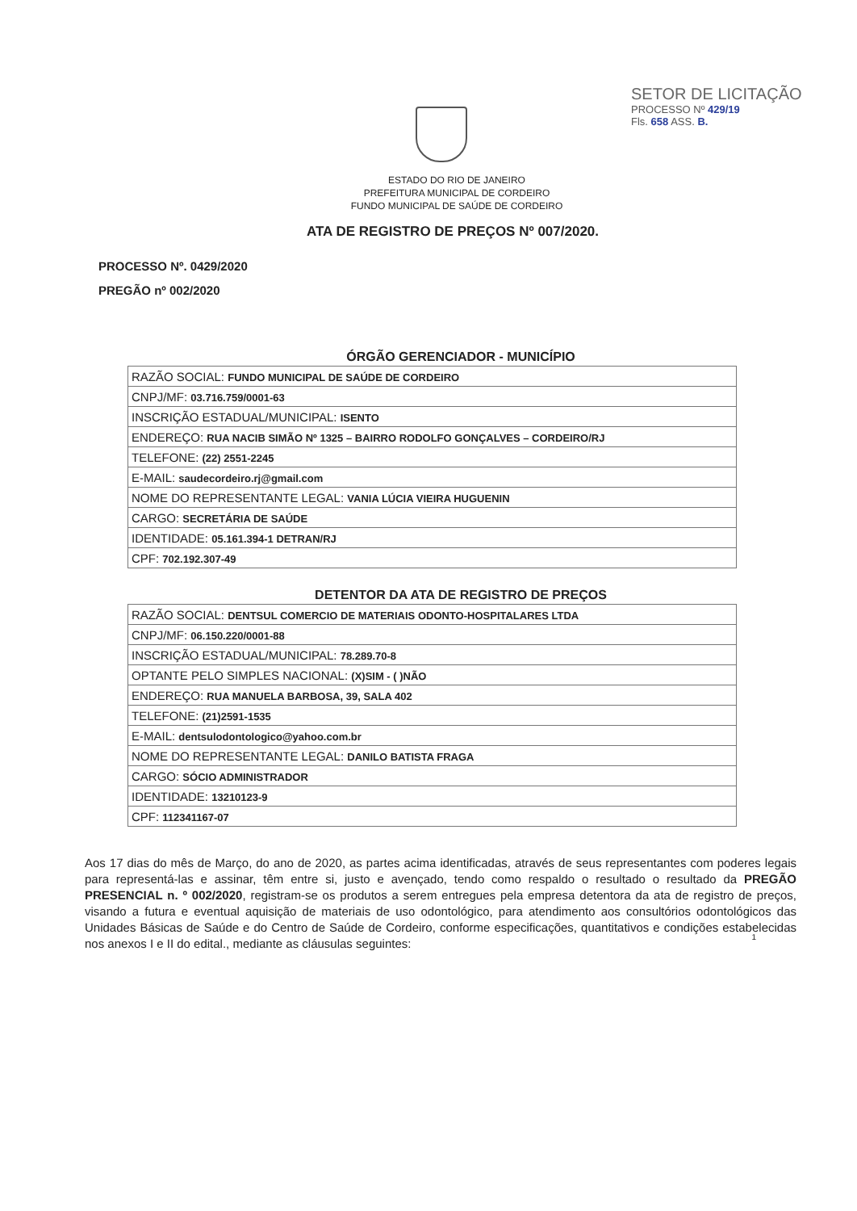SETOR DE LICITAÇÃO
PROCESSO Nº 429/19
Fls. 658 ASS. B.
ESTADO DO RIO DE JANEIRO
PREFEITURA MUNICIPAL DE CORDEIRO
FUNDO MUNICIPAL DE SAÚDE DE CORDEIRO
ATA DE REGISTRO DE PREÇOS Nº 007/2020.
PROCESSO Nº. 0429/2020
PREGÃO nº 002/2020
ÓRGÃO GERENCIADOR - MUNICÍPIO
| RAZÃO SOCIAL: FUNDO MUNICIPAL DE SAÚDE DE CORDEIRO |
| CNPJ/MF: 03.716.759/0001-63 |
| INSCRIÇÃO ESTADUAL/MUNICIPAL: ISENTO |
| ENDEREÇO: RUA NACIB SIMÃO Nº 1325 – BAIRRO RODOLFO GONÇALVES – CORDEIRO/RJ |
| TELEFONE: (22) 2551-2245 |
| E-MAIL: saudecordeiro.rj@gmail.com |
| NOME DO REPRESENTANTE LEGAL: VANIA LÚCIA VIEIRA HUGUENIN |
| CARGO: SECRETÁRIA DE SAÚDE |
| IDENTIDADE: 05.161.394-1 DETRAN/RJ |
| CPF: 702.192.307-49 |
DETENTOR DA ATA DE REGISTRO DE PREÇOS
| RAZÃO SOCIAL: DENTSUL COMERCIO DE MATERIAIS ODONTO-HOSPITALARES LTDA |
| CNPJ/MF: 06.150.220/0001-88 |
| INSCRIÇÃO ESTADUAL/MUNICIPAL: 78.289.70-8 |
| OPTANTE PELO SIMPLES NACIONAL: (X)SIM - ( )NÃO |
| ENDEREÇO: RUA MANUELA BARBOSA, 39, SALA 402 |
| TELEFONE: (21)2591-1535 |
| E-MAIL: dentsulodontologico@yahoo.com.br |
| NOME DO REPRESENTANTE LEGAL: DANILO BATISTA FRAGA |
| CARGO: SÓCIO ADMINISTRADOR |
| IDENTIDADE: 13210123-9 |
| CPF: 112341167-07 |
Aos 17 dias do mês de Março, do ano de 2020, as partes acima identificadas, através de seus representantes com poderes legais para representá-las e assinar, têm entre si, justo e avençado, tendo como respaldo o resultado o resultado da PREGÃO PRESENCIAL n. º 002/2020, registram-se os produtos a serem entregues pela empresa detentora da ata de registro de preços, visando a futura e eventual aquisição de materiais de uso odontológico, para atendimento aos consultórios odontológicos das Unidades Básicas de Saúde e do Centro de Saúde de Cordeiro, conforme especificações, quantitativos e condições estabelecidas nos anexos I e II do edital., mediante as cláusulas seguintes:
1